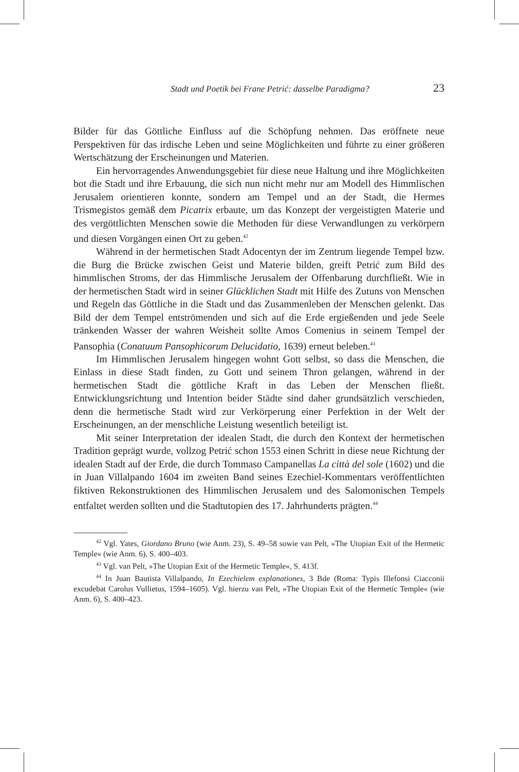Stadt und Poetik bei Frane Petrić: dasselbe Paradigma? 23
Bilder für das Göttliche Einfluss auf die Schöpfung nehmen. Das eröffnete neue Perspektiven für das irdische Leben und seine Möglichkeiten und führte zu einer größeren Wertschätzung der Erscheinungen und Materien.
Ein hervorragendes Anwendungsgebiet für diese neue Haltung und ihre Möglichkeiten bot die Stadt und ihre Erbauung, die sich nun nicht mehr nur am Modell des Himmlischen Jerusalem orientieren konnte, sondern am Tempel und an der Stadt, die Hermes Trismegistos gemäß dem Picatrix erbaute, um das Konzept der vergeistigten Materie und des vergöttlichten Menschen sowie die Methoden für diese Verwandlungen zu verkörpern und diesen Vorgängen einen Ort zu geben.<sup>42</sup>
Während in der hermetischen Stadt Adocentyn der im Zentrum liegende Tempel bzw. die Burg die Brücke zwischen Geist und Materie bilden, greift Petrić zum Bild des himmlischen Stroms, der das Himmlische Jerusalem der Offenbarung durchfließt. Wie in der hermetischen Stadt wird in seiner Glücklichen Stadt mit Hilfe des Zutuns von Menschen und Regeln das Göttliche in die Stadt und das Zusammenleben der Menschen gelenkt. Das Bild der dem Tempel entströmenden und sich auf die Erde ergießenden und jede Seele tränkenden Wasser der wahren Weisheit sollte Amos Comenius in seinem Tempel der Pansophia (Conatuum Pansophicorum Delucidatio, 1639) erneut beleben.<sup>43</sup>
Im Himmlischen Jerusalem hingegen wohnt Gott selbst, so dass die Menschen, die Einlass in diese Stadt finden, zu Gott und seinem Thron gelangen, während in der hermetischen Stadt die göttliche Kraft in das Leben der Menschen fließt. Entwicklungsrichtung und Intention beider Städte sind daher grundsätzlich verschieden, denn die hermetische Stadt wird zur Verkörperung einer Perfektion in der Welt der Erscheinungen, an der menschliche Leistung wesentlich beteiligt ist.
Mit seiner Interpretation der idealen Stadt, die durch den Kontext der hermetischen Tradition geprägt wurde, vollzog Petrić schon 1553 einen Schritt in diese neue Richtung der idealen Stadt auf der Erde, die durch Tommaso Campanellas La città del sole (1602) und die in Juan Villalpando 1604 im zweiten Band seines Ezechiel-Kommentars veröffentlichten fiktiven Rekonstruktionen des Himmlischen Jerusalem und des Salomonischen Tempels entfaltet werden sollten und die Stadtutopien des 17. Jahrhunderts prägten.<sup>44</sup>
<sup>42</sup> Vgl. Yates, Giordano Bruno (wie Anm. 23), S. 49–58 sowie van Pelt, »The Utopian Exit of the Hermetic Temple« (wie Anm. 6), S. 400–403.
<sup>43</sup> Vgl. van Pelt, »The Utopian Exit of the Hermetic Temple«, S. 413f.
<sup>44</sup> In Juan Bautista Villalpando, In Ezechielem explanationes, 3 Bde (Roma: Typis Illefonsi Ciacconii excudebat Carolus Vullietus, 1594–1605). Vgl. hierzu van Pelt, »The Utopian Exit of the Hermetic Temple« (wie Anm. 6), S. 400–423.